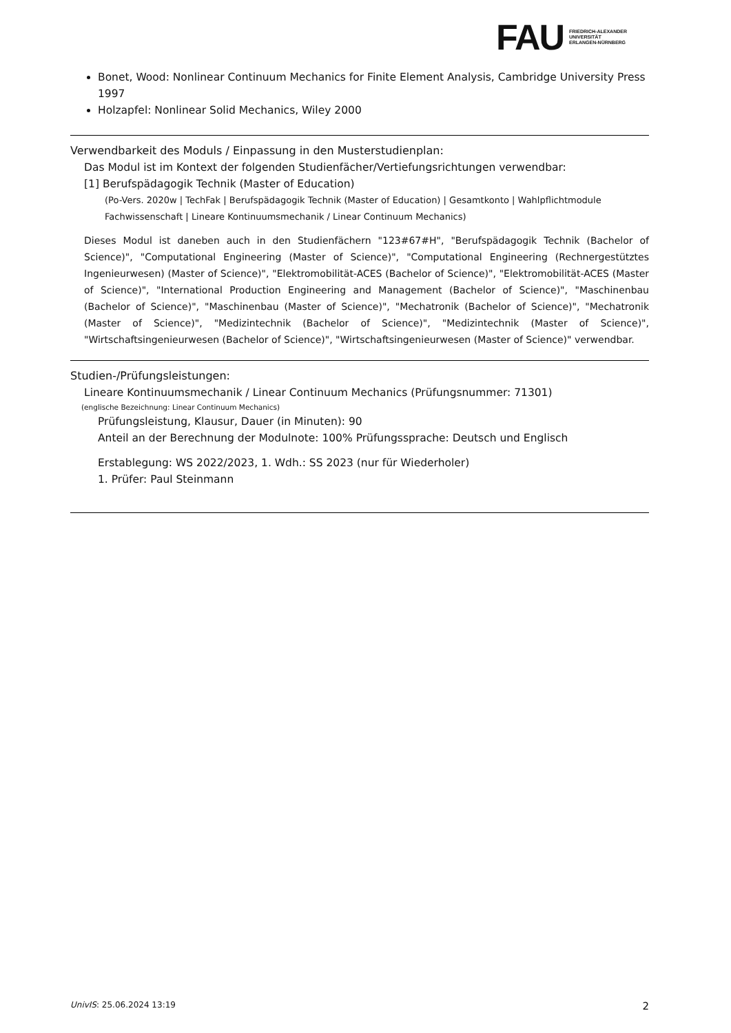FAU
FRIEDRICH-ALEXANDER
UNIVERSITÄT
ERLANGEN-NÜRNBERG
Bonet, Wood: Nonlinear Continuum Mechanics for Finite Element Analysis, Cambridge University Press 1997
Holzapfel: Nonlinear Solid Mechanics, Wiley 2000
Verwendbarkeit des Moduls / Einpassung in den Musterstudienplan:
Das Modul ist im Kontext der folgenden Studienfächer/Vertiefungsrichtungen verwendbar:
[1] Berufspädagogik Technik (Master of Education)
(Po-Vers. 2020w | TechFak | Berufspädagogik Technik (Master of Education) | Gesamtkonto | Wahlpflichtmodule Fachwissenschaft | Lineare Kontinuumsmechanik / Linear Continuum Mechanics)
Dieses Modul ist daneben auch in den Studienfächern "123#67#H", "Berufspädagogik Technik (Bachelor of Science)", "Computational Engineering (Master of Science)", "Computational Engineering (Rechnergestütztes Ingenieurwesen) (Master of Science)", "Elektromobilität-ACES (Bachelor of Science)", "Elektromobilität-ACES (Master of Science)", "International Production Engineering and Management (Bachelor of Science)", "Maschinenbau (Bachelor of Science)", "Maschinenbau (Master of Science)", "Mechatronik (Bachelor of Science)", "Mechatronik (Master of Science)", "Medizintechnik (Bachelor of Science)", "Medizintechnik (Master of Science)", "Wirtschaftsingenieurwesen (Bachelor of Science)", "Wirtschaftsingenieurwesen (Master of Science)" verwendbar.
Studien-/Prüfungsleistungen:
Lineare Kontinuumsmechanik / Linear Continuum Mechanics (Prüfungsnummer: 71301)
(englische Bezeichnung: Linear Continuum Mechanics)
Prüfungsleistung, Klausur, Dauer (in Minuten): 90
Anteil an der Berechnung der Modulnote: 100% Prüfungssprache: Deutsch und Englisch
Erstablegung: WS 2022/2023, 1. Wdh.: SS 2023 (nur für Wiederholer)
1. Prüfer: Paul Steinmann
UnivIS: 25.06.2024 13:19 2